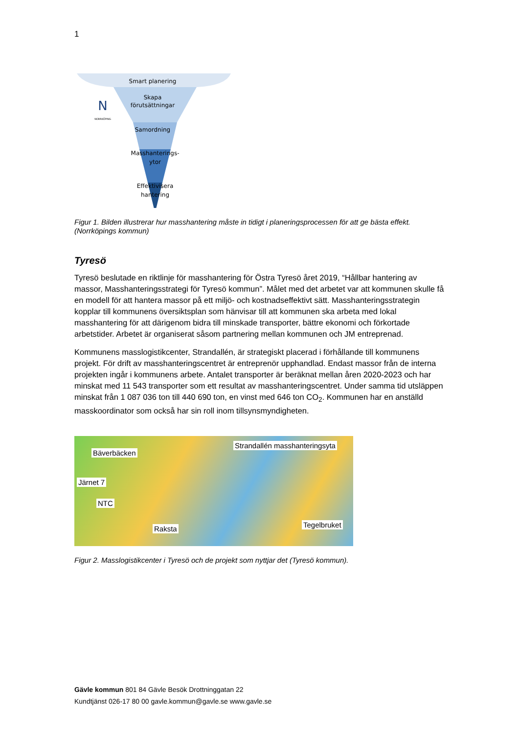1
Smart planering
Skapa
förutsättningar
Samordning
Masshanterings-
ytor
Effektivisera
hantering
N
NORRKÖPING
Figur 1. Bilden illustrerar hur masshantering måste in tidigt i planeringsprocessen för att ge bästa effekt. (Norrköpings kommun)
Tyresö
Tyresö beslutade en riktlinje för masshantering för Östra Tyresö året 2019, “Hållbar hantering av massor, Masshanteringsstrategi för Tyresö kommun”. Målet med det arbetet var att kommunen skulle få en modell för att hantera massor på ett miljö- och kostnadseffektivt sätt. Masshanteringsstrategin kopplar till kommunens översiktsplan som hänvisar till att kommunen ska arbeta med lokal masshantering för att därigenom bidra till minskade transporter, bättre ekonomi och förkortade arbetstider. Arbetet är organiserat såsom partnering mellan kommunen och JM entreprenad.
Kommunens masslogistikcenter, Strandallén, är strategiskt placerad i förhållande till kommunens projekt. För drift av masshanteringscentret är entreprenör upphandlad. Endast massor från de interna projekten ingår i kommunens arbete. Antalet transporter är beräknat mellan åren 2020-2023 och har minskat med 11 543 transporter som ett resultat av masshanteringscentret. Under samma tid utsläppen minskat från 1 087 036 ton till 440 690 ton, en vinst med 646 ton CO<sub>2</sub>. Kommunen har en anställd masskoordinator som också har sin roll inom tillsynsmyndigheten.
Bäverbäcken
Järnet 7
NTC
Strandallén masshanteringsyta
Raksta Tegelbruket
Figur 2. Masslogistikcenter i Tyresö och de projekt som nyttjar det (Tyresö kommun).
Gävle kommun 801 84 Gävle Besök Drottninggatan 22
Kundtjänst 026-17 80 00 gavle.kommun@gavle.se www.gavle.se